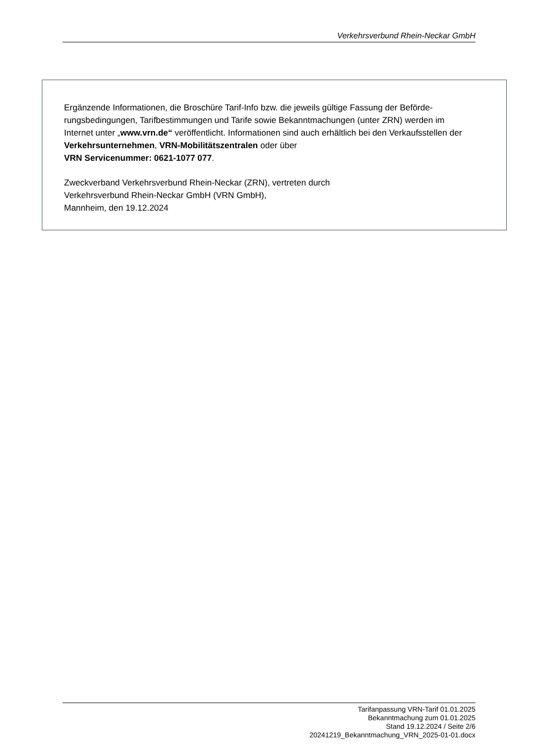Verkehrsverbund Rhein-Neckar GmbH
Ergänzende Informationen, die Broschüre Tarif-Info bzw. die jeweils gültige Fassung der Beförde­rungsbedingungen, Tarifbestimmungen und Tarife sowie Bekanntmachungen (unter ZRN) wer­den im Internet unter „www.vrn.de“ veröffentlicht. Informationen sind auch erhältlich bei den Ver­kaufsstellen der Verkehrsunternehmen, VRN-Mobilitätszentralen oder über
VRN Servicenummer: 0621-1077 077.
Zweckverband Verkehrsverbund Rhein-Neckar (ZRN), vertreten durch
Verkehrsverbund Rhein-Neckar GmbH (VRN GmbH),
Mannheim, den 19.12.2024
Tarifanpassung VRN-Tarif 01.01.2025
Bekanntmachung zum 01.01.2025
Stand 19.12.2024 / Seite 2/6
20241219_Bekanntmachung_VRN_2025-01-01.docx